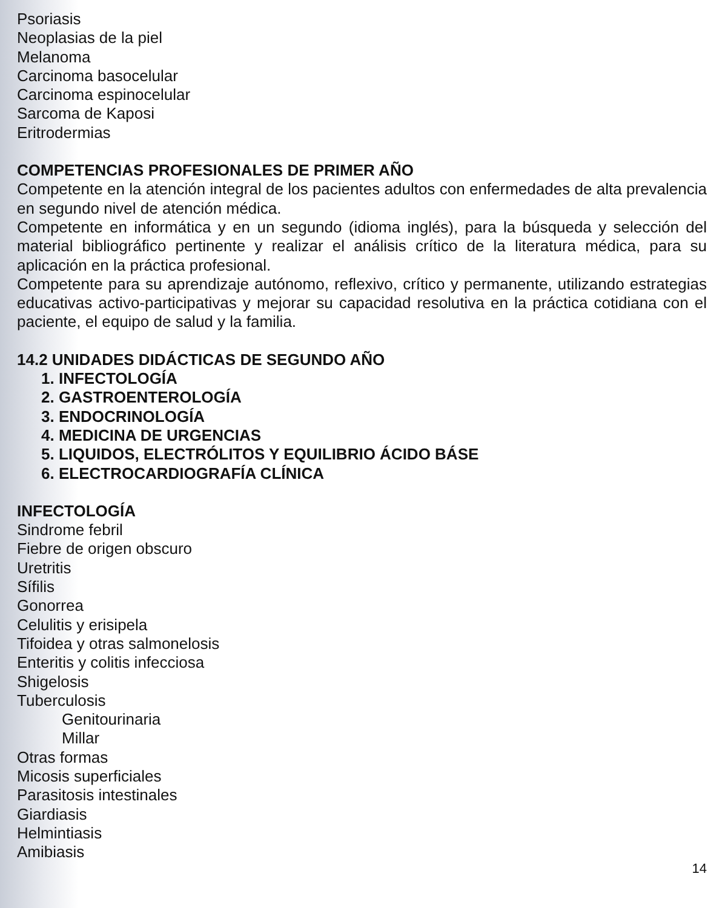Psoriasis
Neoplasias de la piel
Melanoma
Carcinoma basocelular
Carcinoma espinocelular
Sarcoma de Kaposi
Eritrodermias
COMPETENCIAS PROFESIONALES DE PRIMER AÑO
Competente en la atención integral de los pacientes adultos con enfermedades de alta prevalencia en segundo nivel de atención médica.
Competente en informática y en un segundo (idioma inglés), para la búsqueda y selección del material bibliográfico pertinente y realizar el análisis crítico de la literatura médica, para su aplicación en la práctica profesional.
Competente para su aprendizaje autónomo, reflexivo, crítico y permanente, utilizando estrategias educativas activo-participativas y mejorar su capacidad resolutiva en la práctica cotidiana con el paciente, el equipo de salud y la familia.
14.2 UNIDADES DIDÁCTICAS DE SEGUNDO AÑO
1. INFECTOLOGÍA
2. GASTROENTEROLOGÍA
3. ENDOCRINOLOGÍA
4. MEDICINA DE URGENCIAS
5. LIQUIDOS, ELECTRÓLITOS Y EQUILIBRIO ÁCIDO BÁSE
6. ELECTROCARDIOGRAFÍA CLÍNICA
INFECTOLOGÍA
Sindrome febril
Fiebre de origen obscuro
Uretritis
Sífilis
Gonorrea
Celulitis y erisipela
Tifoidea y otras salmonelosis
Enteritis y colitis infecciosa
Shigelosis
Tuberculosis
Genitourinaria
Millar
Otras formas
Micosis superficiales
Parasitosis intestinales
Giardiasis
Helmintiasis
Amibiasis
14